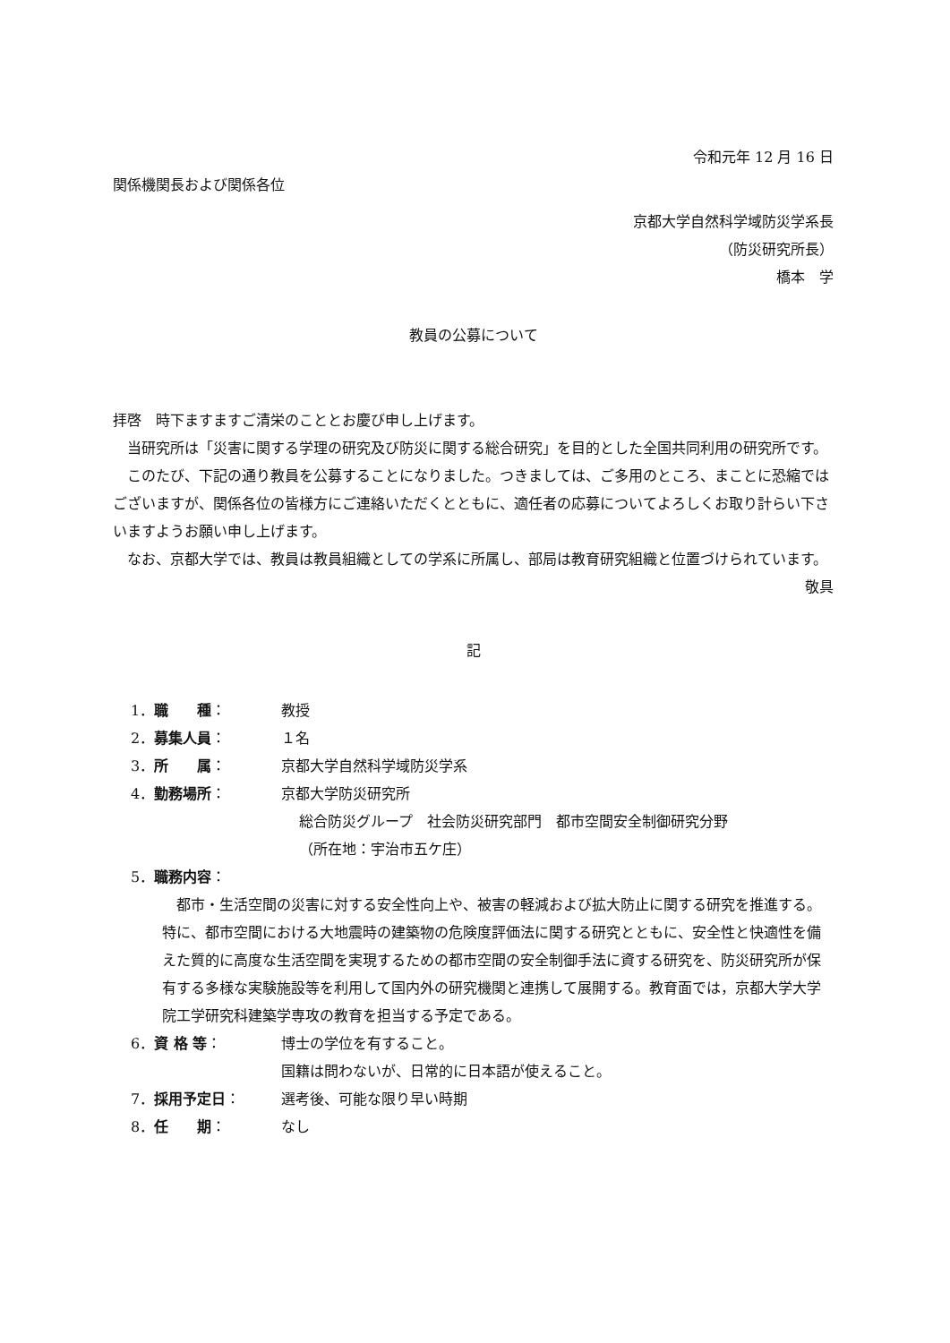令和元年 12 月 16 日
関係機関長および関係各位
京都大学自然科学域防災学系長
（防災研究所長）
橋本　学
教員の公募について
拝啓　時下ますますご清栄のこととお慶び申し上げます。
当研究所は「災害に関する学理の研究及び防災に関する総合研究」を目的とした全国共同利用の研究所です。
このたび、下記の通り教員を公募することになりました。つきましては、ご多用のところ、まことに恐縮ではございますが、関係各位の皆様方にご連絡いただくとともに、適任者の応募についてよろしくお取り計らい下さいますようお願い申し上げます。
なお、京都大学では、教員は教員組織としての学系に所属し、部局は教育研究組織と位置づけられています。
敬具
記
1．職　　種： 教授
2．募集人員： １名
3．所　　属： 京都大学自然科学域防災学系
4．勤務場所： 京都大学防災研究所
総合防災グループ　社会防災研究部門　都市空間安全制御研究分野
（所在地：宇治市五ケ庄）
5．職務内容：
都市・生活空間の災害に対する安全性向上や、被害の軽減および拡大防止に関する研究を推進する。特に、都市空間における大地震時の建築物の危険度評価法に関する研究とともに、安全性と快適性を備えた質的に高度な生活空間を実現するための都市空間の安全制御手法に資する研究を、防災研究所が保有する多様な実験施設等を利用して国内外の研究機関と連携して展開する。教育面では，京都大学大学院工学研究科建築学専攻の教育を担当する予定である。
6．資 格 等： 博士の学位を有すること。
国籍は問わないが、日常的に日本語が使えること。
7．採用予定日： 選考後、可能な限り早い時期
8．任　　期： なし